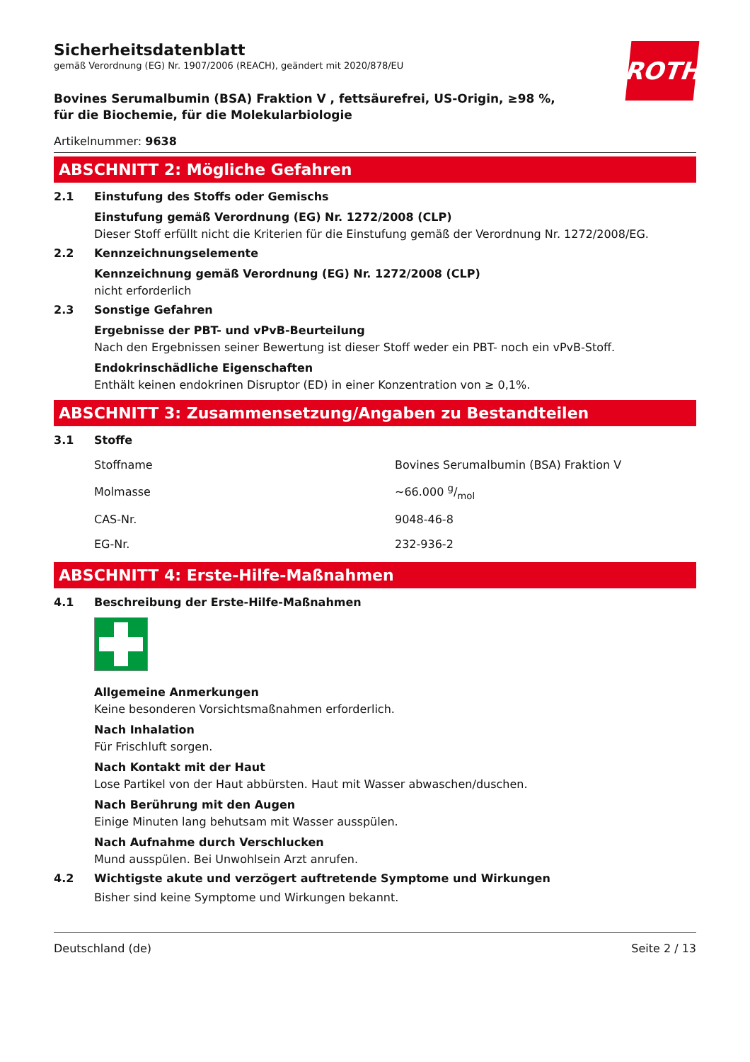ROTH
Sicherheitsdatenblatt
gemäß Verordnung (EG) Nr. 1907/2006 (REACH), geändert mit 2020/878/EU
Bovines Serumalbumin (BSA) Fraktion V , fettsäurefrei, US-Origin, ≥98 %, für die Biochemie, für die Molekularbiologie
Artikelnummer: 9638
ABSCHNITT 2: Mögliche Gefahren
2.1 Einstufung des Stoffs oder Gemischs
Einstufung gemäß Verordnung (EG) Nr. 1272/2008 (CLP)
Dieser Stoff erfüllt nicht die Kriterien für die Einstufung gemäß der Verordnung Nr. 1272/2008/EG.
2.2 Kennzeichnungselemente
Kennzeichnung gemäß Verordnung (EG) Nr. 1272/2008 (CLP)
nicht erforderlich
2.3 Sonstige Gefahren
Ergebnisse der PBT- und vPvB-Beurteilung
Nach den Ergebnissen seiner Bewertung ist dieser Stoff weder ein PBT- noch ein vPvB-Stoff.
Endokrinschädliche Eigenschaften
Enthält keinen endokrinen Disruptor (ED) in einer Konzentration von ≥ 0,1%.
ABSCHNITT 3: Zusammensetzung/Angaben zu Bestandteilen
3.1 Stoffe
| Stoffname | Bovines Serumalbumin (BSA) Fraktion V |
| Molmasse | ~66.000 g/mol |
| CAS-Nr. | 9048-46-8 |
| EG-Nr. | 232-936-2 |
ABSCHNITT 4: Erste-Hilfe-Maßnahmen
4.1 Beschreibung der Erste-Hilfe-Maßnahmen
Allgemeine Anmerkungen
Keine besonderen Vorsichtsmaßnahmen erforderlich.
Nach Inhalation
Für Frischluft sorgen.
Nach Kontakt mit der Haut
Lose Partikel von der Haut abbürsten. Haut mit Wasser abwaschen/duschen.
Nach Berührung mit den Augen
Einige Minuten lang behutsam mit Wasser ausspülen.
Nach Aufnahme durch Verschlucken
Mund ausspülen. Bei Unwohlsein Arzt anrufen.
4.2 Wichtigste akute und verzögert auftretende Symptome und Wirkungen
Bisher sind keine Symptome und Wirkungen bekannt.
Deutschland (de) Seite 2 / 13